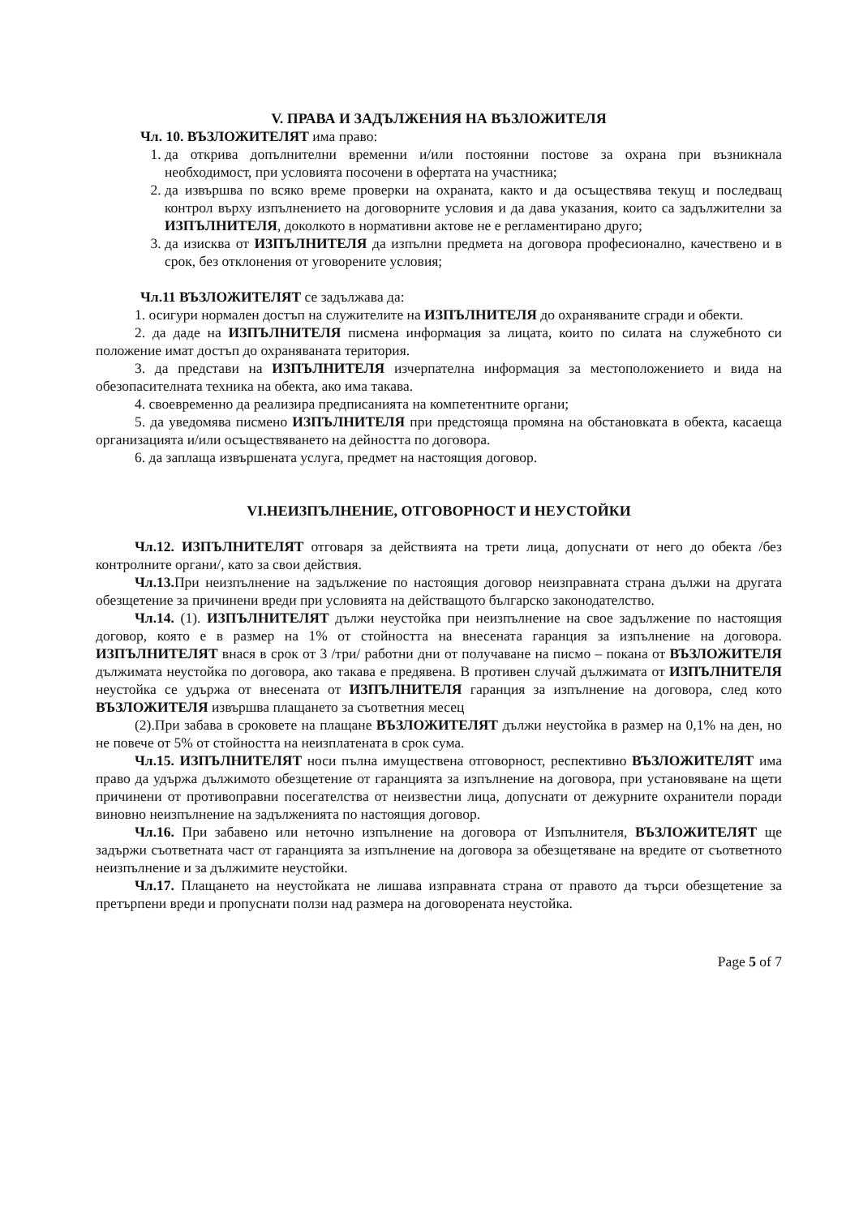V. ПРАВА И ЗАДЪЛЖЕНИЯ НА ВЪЗЛОЖИТЕЛЯ
Чл. 10. ВЪЗЛОЖИТЕЛЯТ има право:
1. да открива допълнителни временни и/или постоянни постове за охрана при възникнала необходимост, при условията посочени в офертата на участника;
2. да извършва по всяко време проверки на охраната, както и да осъществява текущ и последващ контрол върху изпълнението на договорните условия и да дава указания, които са задължителни за ИЗПЪЛНИТЕЛЯ, доколкото в нормативни актове не е регламентирано друго;
3. да изисква от ИЗПЪЛНИТЕЛЯ да изпълни предмета на договора професионално, качествено и в срок, без отклонения от уговорените условия;
Чл.11 ВЪЗЛОЖИТЕЛЯТ се задължава да:
1. осигури нормален достъп на служителите на ИЗПЪЛНИТЕЛЯ до охраняваните сгради и обекти.
2. да даде на ИЗПЪЛНИТЕЛЯ писмена информация за лицата, които по силата на служебното си положение имат достъп до охраняваната територия.
3. да представи на ИЗПЪЛНИТЕЛЯ изчерпателна информация за местоположението и вида на обезопасителната техника на обекта, ако има такава.
4. своевременно да реализира предписанията на компетентните органи;
5. да уведомява писмено ИЗПЪЛНИТЕЛЯ при предстояща промяна на обстановката в обекта, касаеща организацията и/или осъществяването на дейността по договора.
6. да заплаща извършената услуга, предмет на настоящия договор.
VI.НЕИЗПЪЛНЕНИЕ, ОТГОВОРНОСТ И НЕУСТОЙКИ
Чл.12. ИЗПЪЛНИТЕЛЯТ отговаря за действията на трети лица, допуснати от него до обекта /без контролните органи/, като за свои действия.
Чл.13. При неизпълнение на задължение по настоящия договор неизправната страна дължи на другата обезщетение за причинени вреди при условията на действащото българско законодателство.
Чл.14. (1). ИЗПЪЛНИТЕЛЯТ дължи неустойка при неизпълнение на свое задължение по настоящия договор, която е в размер на 1% от стойността на внесената гаранция за изпълнение на договора. ИЗПЪЛНИТЕЛЯТ внася в срок от 3 /три/ работни дни от получаване на писмо – покана от ВЪЗЛОЖИТЕЛЯ дължимата неустойка по договора, ако такава е предявена. В противен случай дължимата от ИЗПЪЛНИТЕЛЯ неустойка се удържа от внесената от ИЗПЪЛНИТЕЛЯ гаранция за изпълнение на договора, след кото ВЪЗЛОЖИТЕЛЯ извършва плащането за съответния месец
(2).При забава в сроковете на плащане ВЪЗЛОЖИТЕЛЯТ дължи неустойка в размер на 0,1% на ден, но не повече от 5% от стойността на неизплатената в срок сума.
Чл.15. ИЗПЪЛНИТЕЛЯТ носи пълна имуществена отговорност, респективно ВЪЗЛОЖИТЕЛЯТ има право да удържа дължимото обезщетение от гаранцията за изпълнение на договора, при установяване на щети причинени от противоправни посегателства от неизвестни лица, допуснати от дежурните охранители поради виновно неизпълнение на задълженията по настоящия договор.
Чл.16. При забавено или неточно изпълнение на договора от Изпълнителя, ВЪЗЛОЖИТЕЛЯТ ще задържи съответната част от гаранцията за изпълнение на договора за обезщетяване на вредите от съответното неизпълнение и за дължимите неустойки.
Чл.17. Плащането на неустойката не лишава изправната страна от правото да търси обезщетение за претърпени вреди и пропуснати ползи над размера на договорената неустойка.
Page 5 of 7